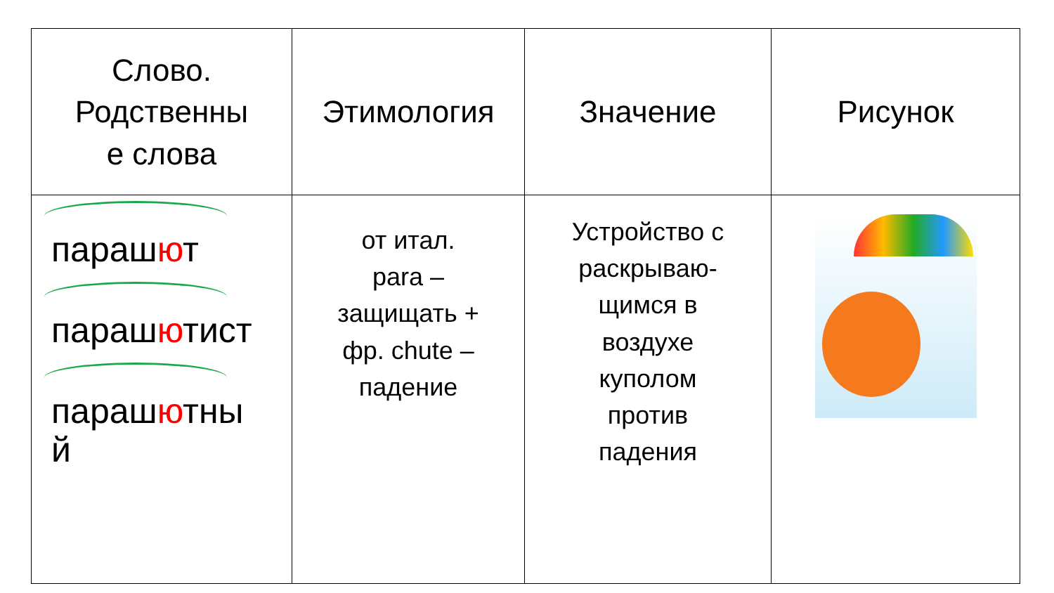| Слово. Родственны е слова | Этимология | Значение | Рисунок |
| --- | --- | --- | --- |
| параш ю т параш ю тист параш ю тны й | от итал. para – защищать + фр. chute – падение | Устройство с раскрываю- щимся в воздухе куполом против падения | |